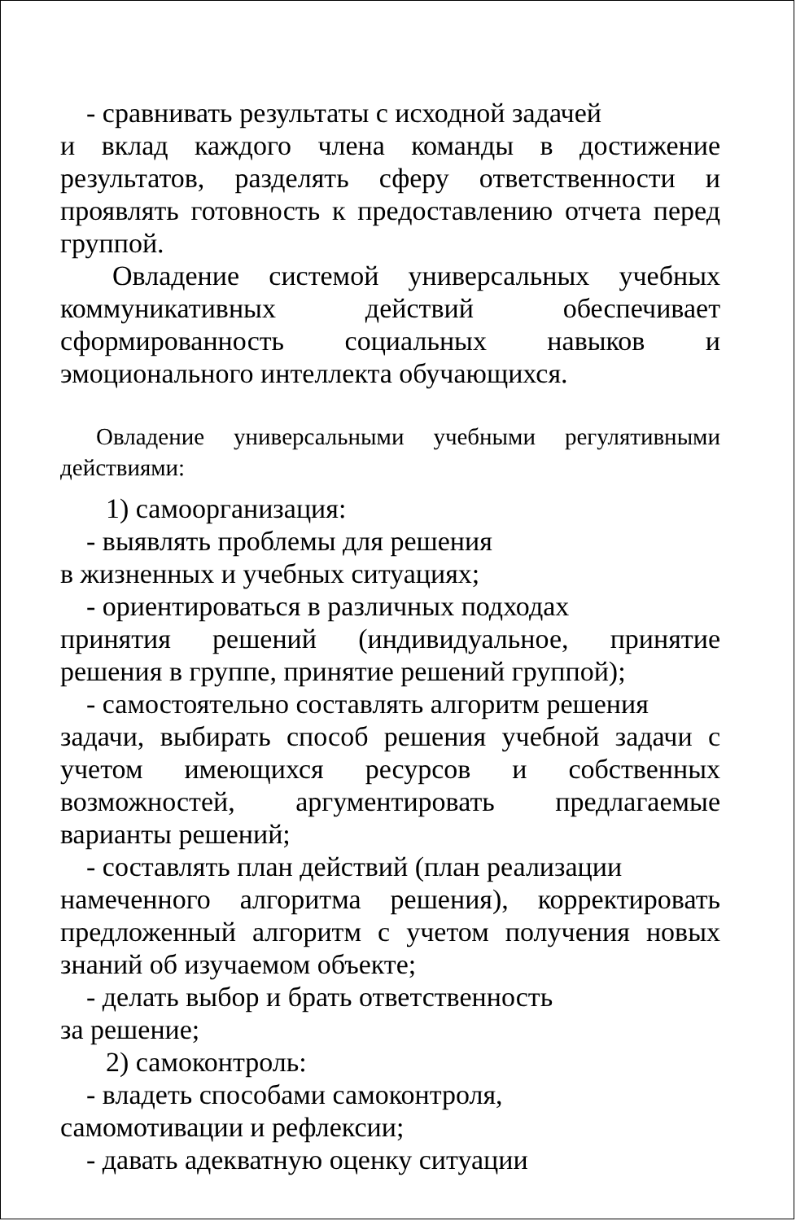- сравнивать результаты с исходной задачей
и вклад каждого члена команды в достижение результатов, разделять сферу ответственности и проявлять готовность к предоставлению отчета перед группой.
Овладение системой универсальных учебных коммуникативных действий обеспечивает сформированность социальных навыков и эмоционального интеллекта обучающихся.
Овладение универсальными учебными регулятивными действиями:
1) самоорганизация:
- выявлять проблемы для решения
в жизненных и учебных ситуациях;
- ориентироваться в различных подходах
принятия решений (индивидуальное, принятие решения в группе, принятие решений группой);
- самостоятельно составлять алгоритм решения
задачи, выбирать способ решения учебной задачи с учетом имеющихся ресурсов и собственных возможностей, аргументировать предлагаемые варианты решений;
- составлять план действий (план реализации
намеченного алгоритма решения), корректировать предложенный алгоритм с учетом получения новых знаний об изучаемом объекте;
- делать выбор и брать ответственность
за решение;
2) самоконтроль:
- владеть способами самоконтроля,
самомотивации и рефлексии;
- давать адекватную оценку ситуации